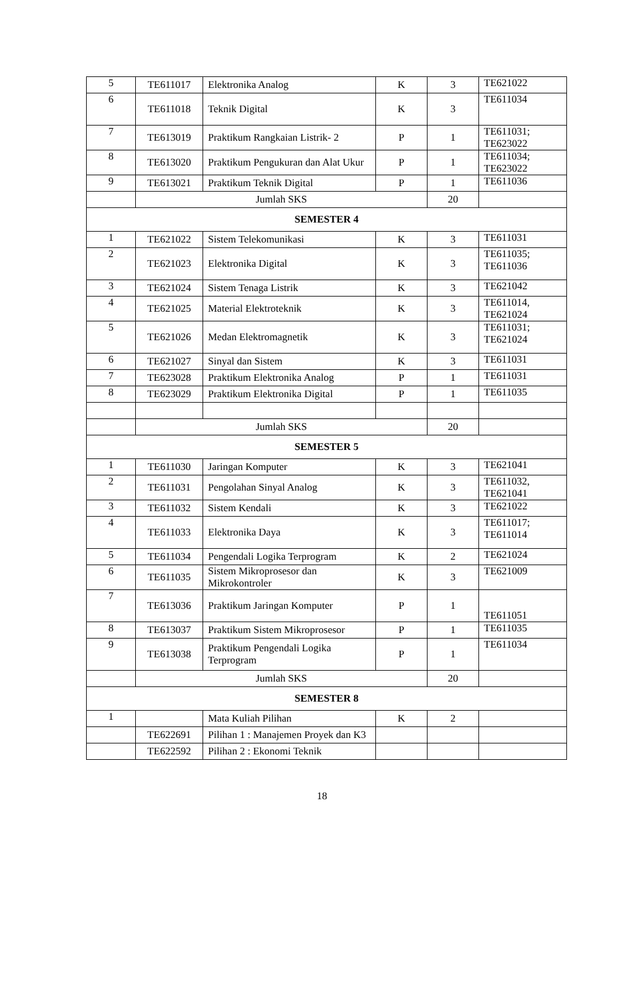| 5 | TE611017 | Elektronika Analog | K | 3 | TE621022 |
| 6 | TE611018 | Teknik Digital | K | 3 | TE611034 |
| 7 | TE613019 | Praktikum Rangkaian Listrik- 2 | P | 1 | TE611031; TE623022 |
| 8 | TE613020 | Praktikum Pengukuran dan Alat Ukur | P | 1 | TE611034; TE623022 |
| 9 | TE613021 | Praktikum Teknik Digital | P | 1 | TE611036 |
| | Jumlah SKS | | | 20 | |
| SEMESTER 4 | | | | | |
| 1 | TE621022 | Sistem Telekomunikasi | K | 3 | TE611031 |
| 2 | TE621023 | Elektronika Digital | K | 3 | TE611035; TE611036 |
| 3 | TE621024 | Sistem Tenaga Listrik | K | 3 | TE621042 |
| 4 | TE621025 | Material Elektroteknik | K | 3 | TE611014, TE621024 |
| 5 | TE621026 | Medan Elektromagnetik | K | 3 | TE611031; TE621024 |
| 6 | TE621027 | Sinyal dan Sistem | K | 3 | TE611031 |
| 7 | TE623028 | Praktikum Elektronika Analog | P | 1 | TE611031 |
| 8 | TE623029 | Praktikum Elektronika Digital | P | 1 | TE611035 |
| | Jumlah SKS | | | 20 | |
| SEMESTER 5 | | | | | |
| 1 | TE611030 | Jaringan Komputer | K | 3 | TE621041 |
| 2 | TE611031 | Pengolahan Sinyal Analog | K | 3 | TE611032, TE621041 |
| 3 | TE611032 | Sistem Kendali | K | 3 | TE621022 |
| 4 | TE611033 | Elektronika Daya | K | 3 | TE611017; TE611014 |
| 5 | TE611034 | Pengendali Logika Terprogram | K | 2 | TE621024 |
| 6 | TE611035 | Sistem Mikroprosesor dan Mikrokontroler | K | 3 | TE621009 |
| 7 | TE613036 | Praktikum Jaringan Komputer | P | 1 | TE611051 |
| 8 | TE613037 | Praktikum Sistem Mikroprosesor | P | 1 | TE611035 |
| 9 | TE613038 | Praktikum Pengendali Logika Terprogram | P | 1 | TE611034 |
| | Jumlah SKS | | | 20 | |
| SEMESTER 8 | | | | | |
| 1 | | Mata Kuliah Pilihan | K | 2 | |
| | TE622691 | Pilihan 1 : Manajemen Proyek dan K3 | | | |
| | TE622592 | Pilihan 2 : Ekonomi Teknik | | | |
18